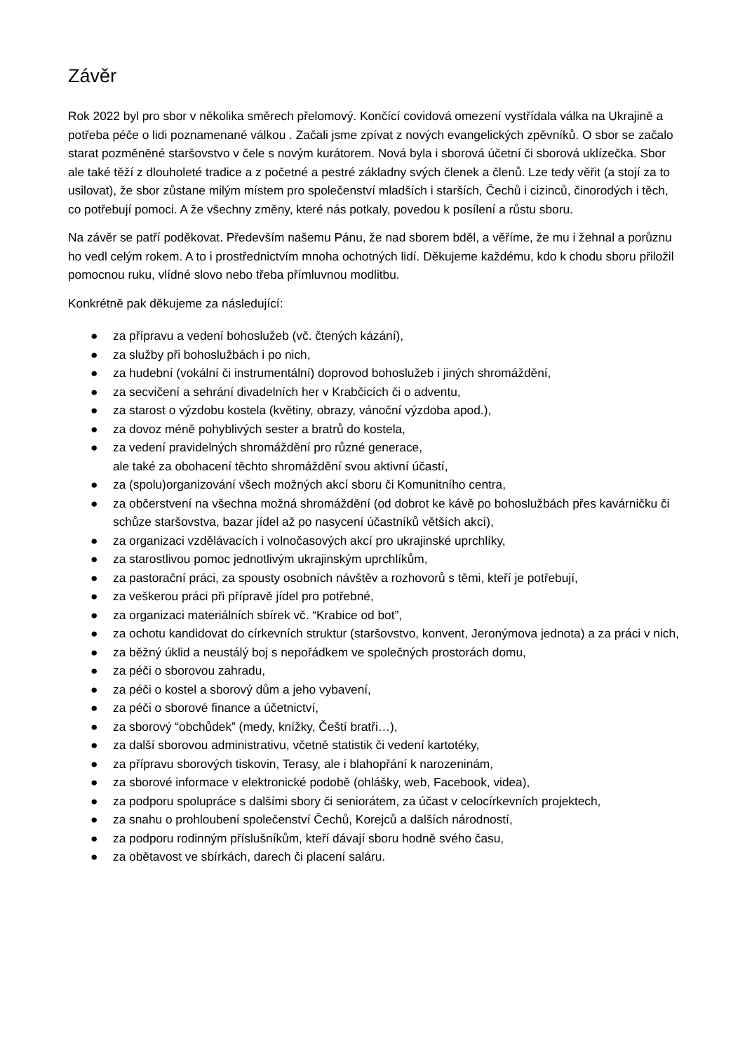Závěr
Rok 2022 byl pro sbor v několika směrech přelomový. Končící covidová omezení vystřídala válka na Ukrajině a potřeba péče o lidi poznamenané válkou . Začali jsme zpívat z nových evangelických zpěvníků. O sbor se začalo starat pozměněné staršovstvo v čele s novým kurátorem. Nová byla i sborová účetní či sborová uklízečka. Sbor ale také těží z dlouholeté tradice a z početné a pestré základny svých členek a členů. Lze tedy věřit (a stojí za to usilovat), že sbor zůstane milým místem pro společenství mladších i starších, Čechů i cizinců, činorodých i těch, co potřebují pomoci. A že všechny změny, které nás potkaly, povedou k posílení a růstu sboru.
Na závěr se patří poděkovat. Především našemu Pánu, že nad sborem bděl, a věříme, že mu i žehnal a porůznu ho vedl celým rokem. A to i prostřednictvím mnoha ochotných lidí. Děkujeme každému, kdo k chodu sboru přiložil pomocnou ruku, vlídné slovo nebo třeba přímluvnou modlitbu.
Konkrétně pak děkujeme za následující:
● za přípravu a vedení bohoslužeb (vč. čtených kázání),
● za služby při bohoslužbách i po nich,
● za hudební (vokální či instrumentální) doprovod bohoslužeb i jiných shromáždění,
● za secvičení a sehrání divadelních her v Krabčicích či o adventu,
● za starost o výzdobu kostela (květiny, obrazy, vánoční výzdoba apod.),
● za dovoz méně pohyblivých sester a bratrů do kostela,
● za vedení pravidelných shromáždění pro různé generace,
ale také za obohacení těchto shromáždění svou aktivní účastí,
● za (spolu)organizování všech možných akcí sboru či Komunitního centra,
● za občerstvení na všechna možná shromáždění (od dobrot ke kávě po bohoslužbách přes kavárničku či schůze staršovstva, bazar jídel až po nasycení účastníků větších akcí),
● za organizaci vzdělávacích i volnočasových akcí pro ukrajinské uprchlíky,
● za starostlivou pomoc jednotlivým ukrajinským uprchlíkům,
● za pastorační práci, za spousty osobních návštěv a rozhovorů s těmi, kteří je potřebují,
● za veškerou práci při přípravě jídel pro potřebné,
● za organizaci materiálních sbírek vč. “Krabice od bot”,
● za ochotu kandidovat do církevních struktur (staršovstvo, konvent, Jeronýmova jednota) a za práci v nich,
● za běžný úklid a neustálý boj s nepořádkem ve společných prostorách domu,
● za péči o sborovou zahradu,
● za péči o kostel a sborový dům a jeho vybavení,
● za péči o sborové finance a účetnictví,
● za sborový “obchůdek” (medy, knížky, Čeští bratři…),
● za další sborovou administrativu, včetně statistik či vedení kartotéky,
● za přípravu sborových tiskovin, Terasy, ale i blahopřání k narozeninám,
● za sborové informace v elektronické podobě (ohlášky, web, Facebook, videa),
● za podporu spolupráce s dalšími sbory či seniorátem, za účast v celocírkevních projektech,
● za snahu o prohloubení společenství Čechů, Korejců a dalších národností,
● za podporu rodinným příslušníkům, kteří dávají sboru hodně svého času,
● za obětavost ve sbírkách, darech či placení saláru.